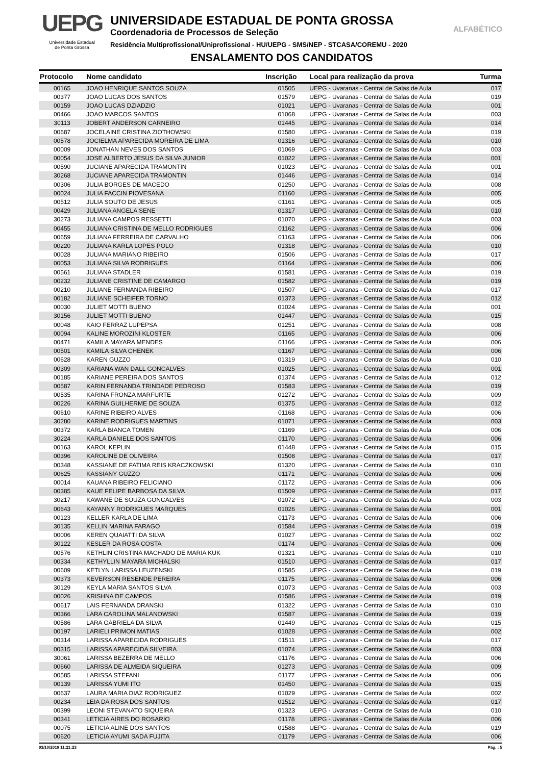UEPG
Universidade Estadual
de Ponta Grossa
UNIVERSIDADE ESTADUAL DE PONTA GROSSA
Coordenadoria de Processos de Seleção
Residência Multiprofissional/Uniprofissional - HU/UEPG - SMS/NEP - STCASA/COREMU - 2020
ENSALAMENTO DOS CANDIDATOS
ALFABÉTICO
| Protocolo | Nome candidato | Inscrição | Local para realização da prova | Turma |
| --- | --- | --- | --- | --- |
| 00165 | JOAO HENRIQUE SANTOS SOUZA | 01505 | UEPG - Uvaranas - Central de Salas de Aula | 017 |
| 00377 | JOAO LUCAS DOS SANTOS | 01579 | UEPG - Uvaranas - Central de Salas de Aula | 019 |
| 00159 | JOAO LUCAS DZIADZIO | 01021 | UEPG - Uvaranas - Central de Salas de Aula | 001 |
| 00466 | JOAO MARCOS SANTOS | 01068 | UEPG - Uvaranas - Central de Salas de Aula | 003 |
| 30113 | JOBERT ANDERSON CARNEIRO | 01445 | UEPG - Uvaranas - Central de Salas de Aula | 014 |
| 00687 | JOCELAINE CRISTINA ZIOTHOWSKI | 01580 | UEPG - Uvaranas - Central de Salas de Aula | 019 |
| 00578 | JOCIELMA APARECIDA MOREIRA DE LIMA | 01316 | UEPG - Uvaranas - Central de Salas de Aula | 010 |
| 00009 | JONATHAN NEVES DOS SANTOS | 01069 | UEPG - Uvaranas - Central de Salas de Aula | 003 |
| 00054 | JOSE ALBERTO JESUS DA SILVA JUNIOR | 01022 | UEPG - Uvaranas - Central de Salas de Aula | 001 |
| 00590 | JUCIANE APARECIDA TRAMONTIN | 01023 | UEPG - Uvaranas - Central de Salas de Aula | 001 |
| 30268 | JUCIANE APARECIDA TRAMONTIN | 01446 | UEPG - Uvaranas - Central de Salas de Aula | 014 |
| 00306 | JULIA BORGES DE MACEDO | 01250 | UEPG - Uvaranas - Central de Salas de Aula | 008 |
| 00024 | JULIA FACCIN PIOVESANA | 01160 | UEPG - Uvaranas - Central de Salas de Aula | 005 |
| 00512 | JULIA SOUTO DE JESUS | 01161 | UEPG - Uvaranas - Central de Salas de Aula | 005 |
| 00429 | JULIANA ANGELA SENE | 01317 | UEPG - Uvaranas - Central de Salas de Aula | 010 |
| 30273 | JULIANA CAMPOS RESSETTI | 01070 | UEPG - Uvaranas - Central de Salas de Aula | 003 |
| 00455 | JULIANA CRISTINA DE MELLO RODRIGUES | 01162 | UEPG - Uvaranas - Central de Salas de Aula | 006 |
| 00659 | JULIANA FERREIRA DE CARVALHO | 01163 | UEPG - Uvaranas - Central de Salas de Aula | 006 |
| 00220 | JULIANA KARLA LOPES POLO | 01318 | UEPG - Uvaranas - Central de Salas de Aula | 010 |
| 00028 | JULIANA MARIANO RIBEIRO | 01506 | UEPG - Uvaranas - Central de Salas de Aula | 017 |
| 00053 | JULIANA SILVA RODRIGUES | 01164 | UEPG - Uvaranas - Central de Salas de Aula | 006 |
| 00561 | JULIANA STADLER | 01581 | UEPG - Uvaranas - Central de Salas de Aula | 019 |
| 00232 | JULIANE CRISTINE DE CAMARGO | 01582 | UEPG - Uvaranas - Central de Salas de Aula | 019 |
| 00210 | JULIANE FERNANDA RIBEIRO | 01507 | UEPG - Uvaranas - Central de Salas de Aula | 017 |
| 00182 | JULIANE SCHEIFER TORNO | 01373 | UEPG - Uvaranas - Central de Salas de Aula | 012 |
| 00030 | JULIET MOTTI BUENO | 01024 | UEPG - Uvaranas - Central de Salas de Aula | 001 |
| 30156 | JULIET MOTTI BUENO | 01447 | UEPG - Uvaranas - Central de Salas de Aula | 015 |
| 00048 | KAIO FERRAZ LUPEPSA | 01251 | UEPG - Uvaranas - Central de Salas de Aula | 008 |
| 00094 | KALINE MOROZINI KLOSTER | 01165 | UEPG - Uvaranas - Central de Salas de Aula | 006 |
| 00471 | KAMILA MAYARA MENDES | 01166 | UEPG - Uvaranas - Central de Salas de Aula | 006 |
| 00501 | KAMILA SILVA CHENEK | 01167 | UEPG - Uvaranas - Central de Salas de Aula | 006 |
| 00628 | KAREN GUZZO | 01319 | UEPG - Uvaranas - Central de Salas de Aula | 010 |
| 00309 | KARIANA WAN DALL GONCALVES | 01025 | UEPG - Uvaranas - Central de Salas de Aula | 001 |
| 00185 | KARIANE PEREIRA DOS SANTOS | 01374 | UEPG - Uvaranas - Central de Salas de Aula | 012 |
| 00587 | KARIN FERNANDA TRINDADE PEDROSO | 01583 | UEPG - Uvaranas - Central de Salas de Aula | 019 |
| 00535 | KARINA FRONZA MARFURTE | 01272 | UEPG - Uvaranas - Central de Salas de Aula | 009 |
| 00226 | KARINA GUILHERME DE SOUZA | 01375 | UEPG - Uvaranas - Central de Salas de Aula | 012 |
| 00610 | KARINE RIBEIRO ALVES | 01168 | UEPG - Uvaranas - Central de Salas de Aula | 006 |
| 30280 | KARINE RODRIGUES MARTINS | 01071 | UEPG - Uvaranas - Central de Salas de Aula | 003 |
| 00372 | KARLA BIANCA TOMEN | 01169 | UEPG - Uvaranas - Central de Salas de Aula | 006 |
| 30224 | KARLA DANIELE DOS SANTOS | 01170 | UEPG - Uvaranas - Central de Salas de Aula | 006 |
| 00163 | KAROL KEPLIN | 01448 | UEPG - Uvaranas - Central de Salas de Aula | 015 |
| 00396 | KAROLINE DE OLIVEIRA | 01508 | UEPG - Uvaranas - Central de Salas de Aula | 017 |
| 00348 | KASSIANE DE FATIMA REIS KRACZKOWSKI | 01320 | UEPG - Uvaranas - Central de Salas de Aula | 010 |
| 00625 | KASSIANY GUZZO | 01171 | UEPG - Uvaranas - Central de Salas de Aula | 006 |
| 00014 | KAUANA RIBEIRO FELICIANO | 01172 | UEPG - Uvaranas - Central de Salas de Aula | 006 |
| 00385 | KAUE FELIPE BARBOSA DA SILVA | 01509 | UEPG - Uvaranas - Central de Salas de Aula | 017 |
| 30217 | KAWANE DE SOUZA GONCALVES | 01072 | UEPG - Uvaranas - Central de Salas de Aula | 003 |
| 00643 | KAYANNY RODRIGUES MARQUES | 01026 | UEPG - Uvaranas - Central de Salas de Aula | 001 |
| 00123 | KELLER KARLA DE LIMA | 01173 | UEPG - Uvaranas - Central de Salas de Aula | 006 |
| 30135 | KELLIN MARINA FARAGO | 01584 | UEPG - Uvaranas - Central de Salas de Aula | 019 |
| 00006 | KEREN QUAIATTI DA SILVA | 01027 | UEPG - Uvaranas - Central de Salas de Aula | 002 |
| 30122 | KESLER DA ROSA COSTA | 01174 | UEPG - Uvaranas - Central de Salas de Aula | 006 |
| 00576 | KETHLIN CRISTINA MACHADO DE MARIA KUK | 01321 | UEPG - Uvaranas - Central de Salas de Aula | 010 |
| 00334 | KETHYLLIN MAYARA MICHALSKI | 01510 | UEPG - Uvaranas - Central de Salas de Aula | 017 |
| 00609 | KETLYN LARISSA LEUZENSKI | 01585 | UEPG - Uvaranas - Central de Salas de Aula | 019 |
| 00373 | KEVERSON RESENDE PEREIRA | 01175 | UEPG - Uvaranas - Central de Salas de Aula | 006 |
| 30129 | KEYLA MARIA SANTOS SILVA | 01073 | UEPG - Uvaranas - Central de Salas de Aula | 003 |
| 00026 | KRISHNA DE CAMPOS | 01586 | UEPG - Uvaranas - Central de Salas de Aula | 019 |
| 00617 | LAIS FERNANDA DRANSKI | 01322 | UEPG - Uvaranas - Central de Salas de Aula | 010 |
| 00366 | LARA CAROLINA MALANOWSKI | 01587 | UEPG - Uvaranas - Central de Salas de Aula | 019 |
| 00586 | LARA GABRIELA DA SILVA | 01449 | UEPG - Uvaranas - Central de Salas de Aula | 015 |
| 00197 | LARIELI PRIMON MATIAS | 01028 | UEPG - Uvaranas - Central de Salas de Aula | 002 |
| 00314 | LARISSA APARECIDA RODRIGUES | 01511 | UEPG - Uvaranas - Central de Salas de Aula | 017 |
| 00315 | LARISSA APARECIDA SILVEIRA | 01074 | UEPG - Uvaranas - Central de Salas de Aula | 003 |
| 30061 | LARISSA BEZERRA DE MELLO | 01176 | UEPG - Uvaranas - Central de Salas de Aula | 006 |
| 00660 | LARISSA DE ALMEIDA SIQUEIRA | 01273 | UEPG - Uvaranas - Central de Salas de Aula | 009 |
| 00585 | LARISSA STEFANI | 01177 | UEPG - Uvaranas - Central de Salas de Aula | 006 |
| 00139 | LARISSA YUMI ITO | 01450 | UEPG - Uvaranas - Central de Salas de Aula | 015 |
| 00637 | LAURA MARIA DIAZ RODRIGUEZ | 01029 | UEPG - Uvaranas - Central de Salas de Aula | 002 |
| 00234 | LEIA DA ROSA DOS SANTOS | 01512 | UEPG - Uvaranas - Central de Salas de Aula | 017 |
| 00399 | LEONI STEVANATO SIQUEIRA | 01323 | UEPG - Uvaranas - Central de Salas de Aula | 010 |
| 00341 | LETICIA AIRES DO ROSARIO | 01178 | UEPG - Uvaranas - Central de Salas de Aula | 006 |
| 00075 | LETICIA ALINE DOS SANTOS | 01588 | UEPG - Uvaranas - Central de Salas de Aula | 019 |
| 00620 | LETICIA AYUMI SADA FUJITA | 01179 | UEPG - Uvaranas - Central de Salas de Aula | 006 |
03/10/2019 11:21:23 Pág. : 5